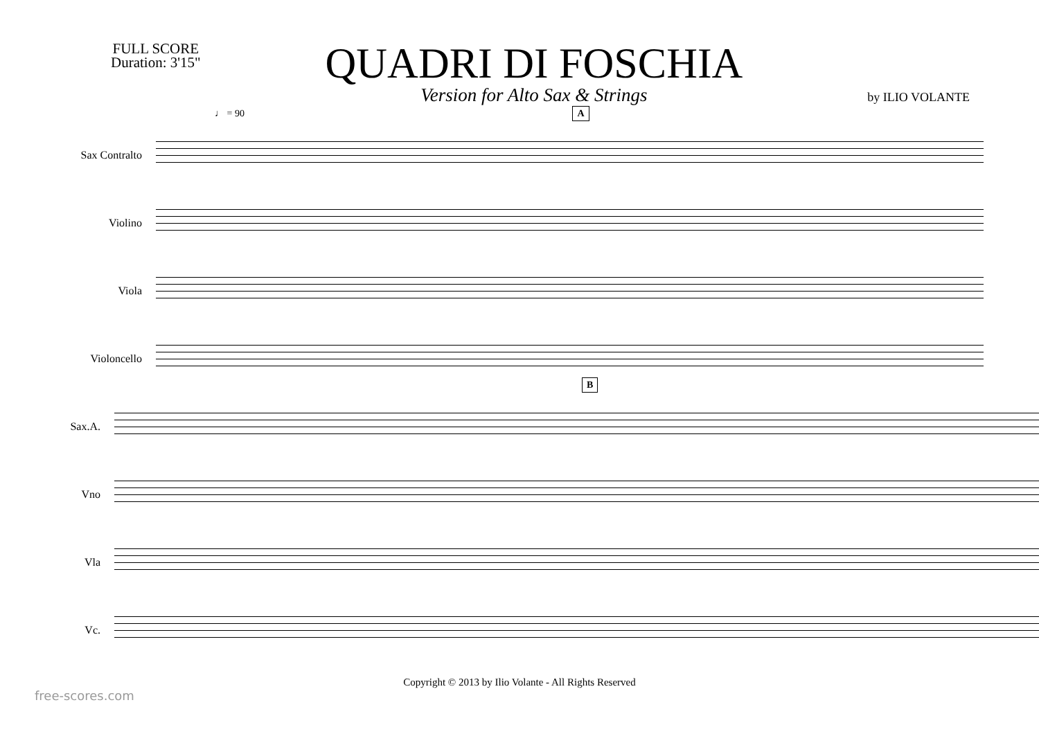FULL SCORE
Duration: 3'15"
QUADRI DI FOSCHIA
Version for Alto Sax & Strings
by ILIO VOLANTE
♩ = 90 A
Sax Contralto
Violino
Viola
Violoncello
B
Sax.A.
Vno
Vla
Vc.
Copyright © 2013 by Ilio Volante - All Rights Reserved
free-scores.com